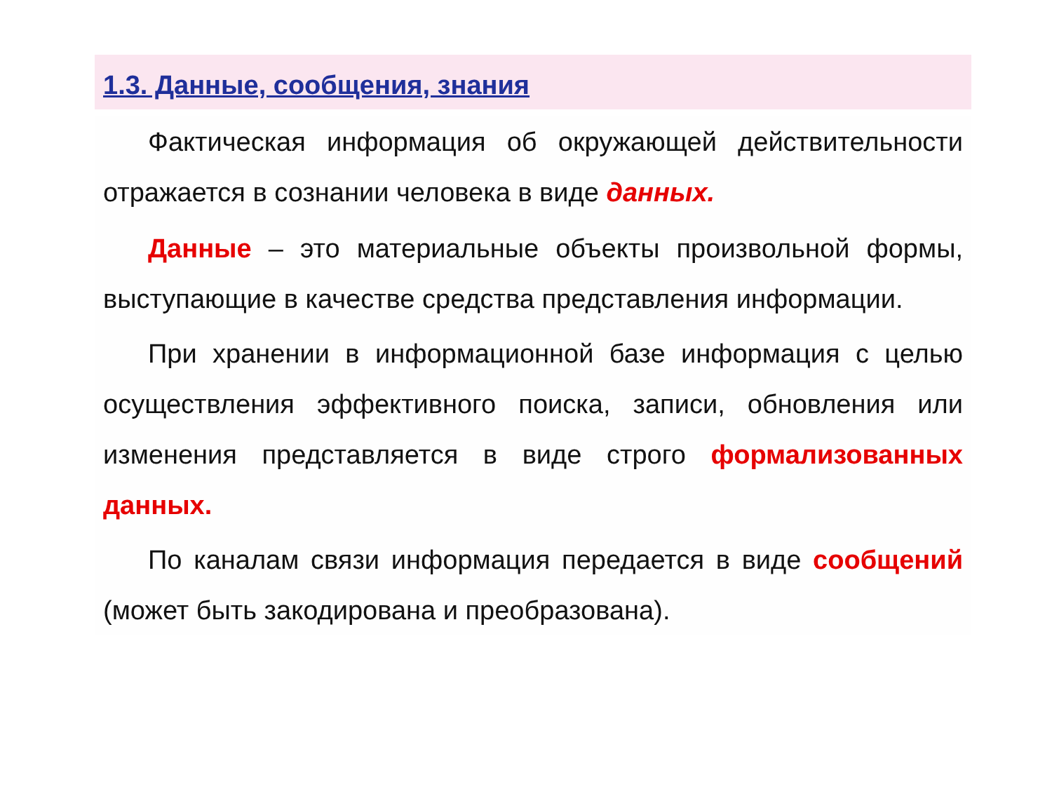1.3. Данные, сообщения, знания
Фактическая информация об окружающей действительности отражается в сознании человека в виде данных.
Данные – это материальные объекты произвольной формы, выступающие в качестве средства представления информации.
При хранении в информационной базе информация с целью осуществления эффективного поиска, записи, обновления или изменения представляется в виде строго формализованных данных.
По каналам связи информация передается в виде сообщений (может быть закодирована и преобразована).